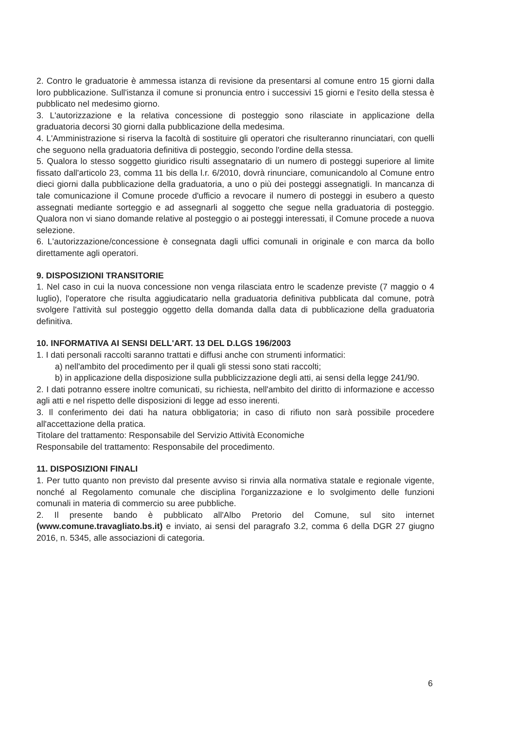2. Contro le graduatorie è ammessa istanza di revisione da presentarsi al comune entro 15 giorni dalla loro pubblicazione. Sull'istanza il comune si pronuncia entro i successivi 15 giorni e l'esito della stessa è pubblicato nel medesimo giorno.
3. L'autorizzazione e la relativa concessione di posteggio sono rilasciate in applicazione della graduatoria decorsi 30 giorni dalla pubblicazione della medesima.
4. L'Amministrazione si riserva la facoltà di sostituire gli operatori che risulteranno rinunciatari, con quelli che seguono nella graduatoria definitiva di posteggio, secondo l'ordine della stessa.
5. Qualora lo stesso soggetto giuridico risulti assegnatario di un numero di posteggi superiore al limite fissato dall'articolo 23, comma 11 bis della l.r. 6/2010, dovrà rinunciare, comunicandolo al Comune entro dieci giorni dalla pubblicazione della graduatoria, a uno o più dei posteggi assegnatigli. In mancanza di tale comunicazione il Comune procede d'ufficio a revocare il numero di posteggi in esubero a questo assegnati mediante sorteggio e ad assegnarli al soggetto che segue nella graduatoria di posteggio. Qualora non vi siano domande relative al posteggio o ai posteggi interessati, il Comune procede a nuova selezione.
6. L'autorizzazione/concessione è consegnata dagli uffici comunali in originale e con marca da bollo direttamente agli operatori.
9. DISPOSIZIONI TRANSITORIE
1. Nel caso in cui la nuova concessione non venga rilasciata entro le scadenze previste (7 maggio o 4 luglio), l'operatore che risulta aggiudicatario nella graduatoria definitiva pubblicata dal comune, potrà svolgere l'attività sul posteggio oggetto della domanda dalla data di pubblicazione della graduatoria definitiva.
10. INFORMATIVA AI SENSI DELL'ART. 13 DEL D.LGS 196/2003
1. I dati personali raccolti saranno trattati e diffusi anche con strumenti informatici:
a) nell'ambito del procedimento per il quali gli stessi sono stati raccolti;
b) in applicazione della disposizione sulla pubblicizzazione degli atti, ai sensi della legge 241/90.
2. I dati potranno essere inoltre comunicati, su richiesta, nell'ambito del diritto di informazione e accesso agli atti e nel rispetto delle disposizioni di legge ad esso inerenti.
3. Il conferimento dei dati ha natura obbligatoria; in caso di rifiuto non sarà possibile procedere all'accettazione della pratica.
Titolare del trattamento: Responsabile del Servizio Attività Economiche
Responsabile del trattamento: Responsabile del procedimento.
11. DISPOSIZIONI FINALI
1. Per tutto quanto non previsto dal presente avviso si rinvia alla normativa statale e regionale vigente, nonché al Regolamento comunale che disciplina l'organizzazione e lo svolgimento delle funzioni comunali in materia di commercio su aree pubbliche.
2. Il presente bando è pubblicato all'Albo Pretorio del Comune, sul sito internet (www.comune.travagliato.bs.it) e inviato, ai sensi del paragrafo 3.2, comma 6 della DGR 27 giugno 2016, n. 5345, alle associazioni di categoria.
6